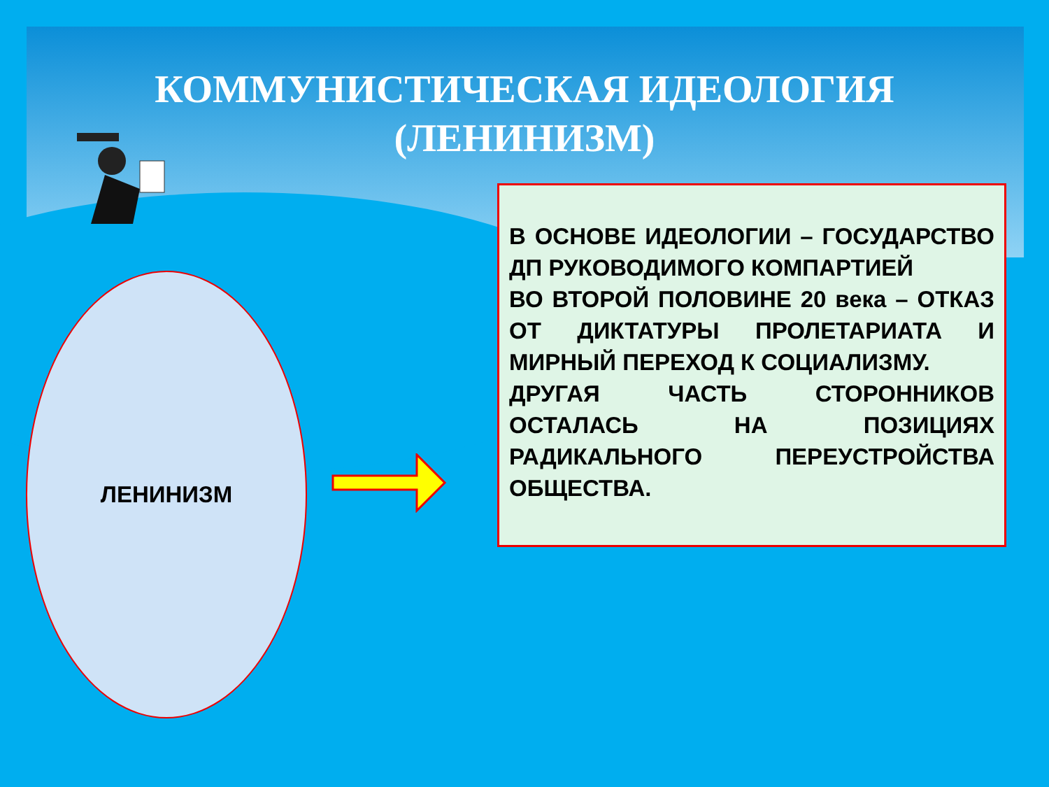КОММУНИСТИЧЕСКАЯ ИДЕОЛОГИЯ
(ЛЕНИНИЗМ)
ЛЕНИНИЗМ
В ОСНОВЕ ИДЕОЛОГИИ – ГОСУДАРСТВО ДП РУКОВОДИМОГО КОМПАРТИЕЙ
ВО ВТОРОЙ ПОЛОВИНЕ 20 века – ОТКАЗ ОТ ДИКТАТУРЫ ПРОЛЕТАРИАТА И МИРНЫЙ ПЕРЕХОД К СОЦИАЛИЗМУ.
ДРУГАЯ ЧАСТЬ СТОРОННИКОВ ОСТАЛАСЬ НА ПОЗИЦИЯХ РАДИКАЛЬНОГО ПЕРЕУСТРОЙСТВА ОБЩЕСТВА.